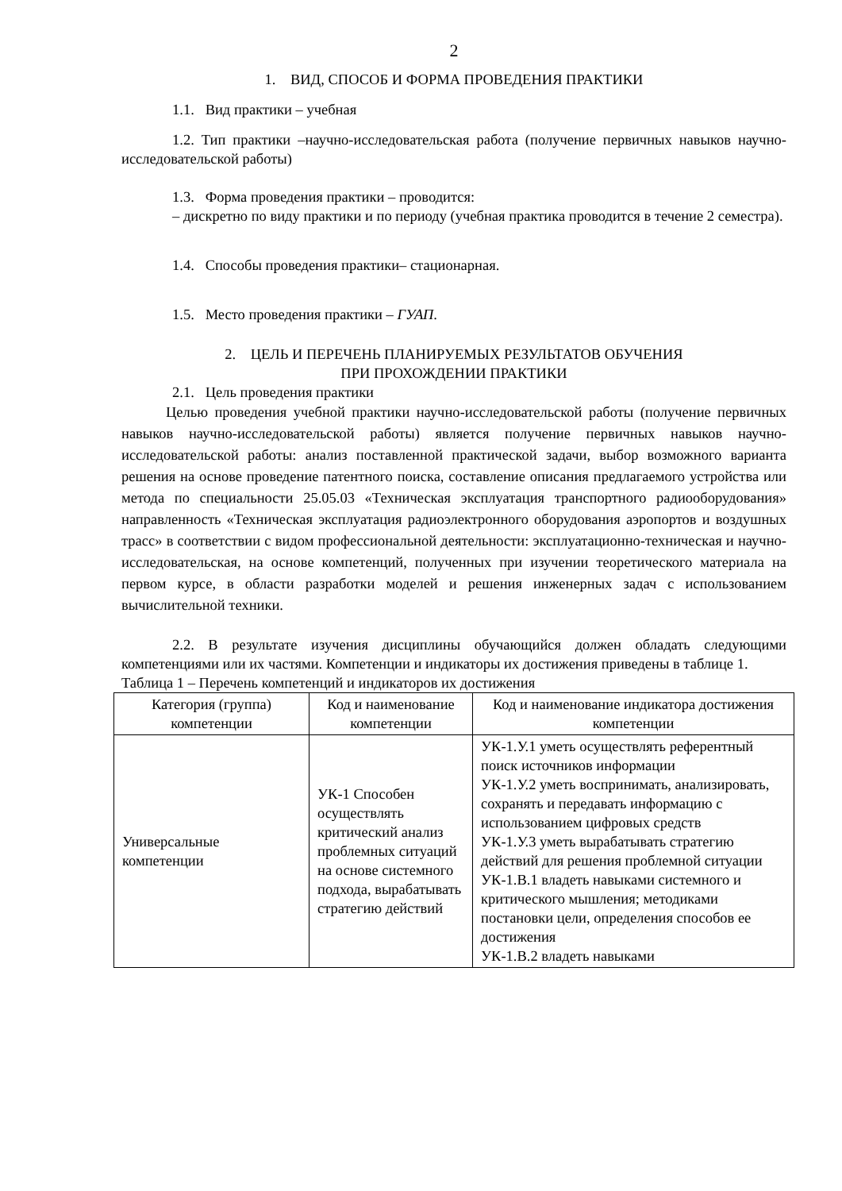2
1. ВИД, СПОСОБ И ФОРМА ПРОВЕДЕНИЯ ПРАКТИКИ
1.1. Вид практики – учебная
1.2. Тип практики –научно-исследовательская работа (получение первичных навыков научно-исследовательской работы)
1.3. Форма проведения практики – проводится:
– дискретно по виду практики и по периоду (учебная практика проводится в течение 2 семестра).
1.4. Способы проведения практики– стационарная.
1.5. Место проведения практики – ГУАП.
2. ЦЕЛЬ И ПЕРЕЧЕНЬ ПЛАНИРУЕМЫХ РЕЗУЛЬТАТОВ ОБУЧЕНИЯ
ПРИ ПРОХОЖДЕНИИ ПРАКТИКИ
2.1. Цель проведения практики
Целью проведения учебной практики научно-исследовательской работы (получение первичных навыков научно-исследовательской работы) является получение первичных навыков научно-исследовательской работы: анализ поставленной практической задачи, выбор возможного варианта решения на основе проведение патентного поиска, составление описания предлагаемого устройства или метода по специальности 25.05.03 «Техническая эксплуатация транспортного радиооборудования» направленность «Техническая эксплуатация радиоэлектронного оборудования аэропортов и воздушных трасс» в соответствии с видом профессиональной деятельности: эксплуатационно-техническая и научно-исследовательская, на основе компетенций, полученных при изучении теоретического материала на первом курсе, в области разработки моделей и решения инженерных задач с использованием вычислительной техники.
2.2. В результате изучения дисциплины обучающийся должен обладать следующими компетенциями или их частями. Компетенции и индикаторы их достижения приведены в таблице 1.
Таблица 1 – Перечень компетенций и индикаторов их достижения
| Категория (группа) компетенции | Код и наименование компетенции | Код и наименование индикатора достижения компетенции |
| --- | --- | --- |
| Универсальные компетенции | УК-1 Способен осуществлять критический анализ проблемных ситуаций на основе системного подхода, вырабатывать стратегию действий | УК-1.У.1 уметь осуществлять референтный поиск источников информации УК-1.У.2 уметь воспринимать, анализировать, сохранять и передавать информацию с использованием цифровых средств УК-1.У.3 уметь вырабатывать стратегию действий для решения проблемной ситуации УК-1.В.1 владеть навыками системного и критического мышления; методиками постановки цели, определения способов ее достижения УК-1.В.2 владеть навыками |